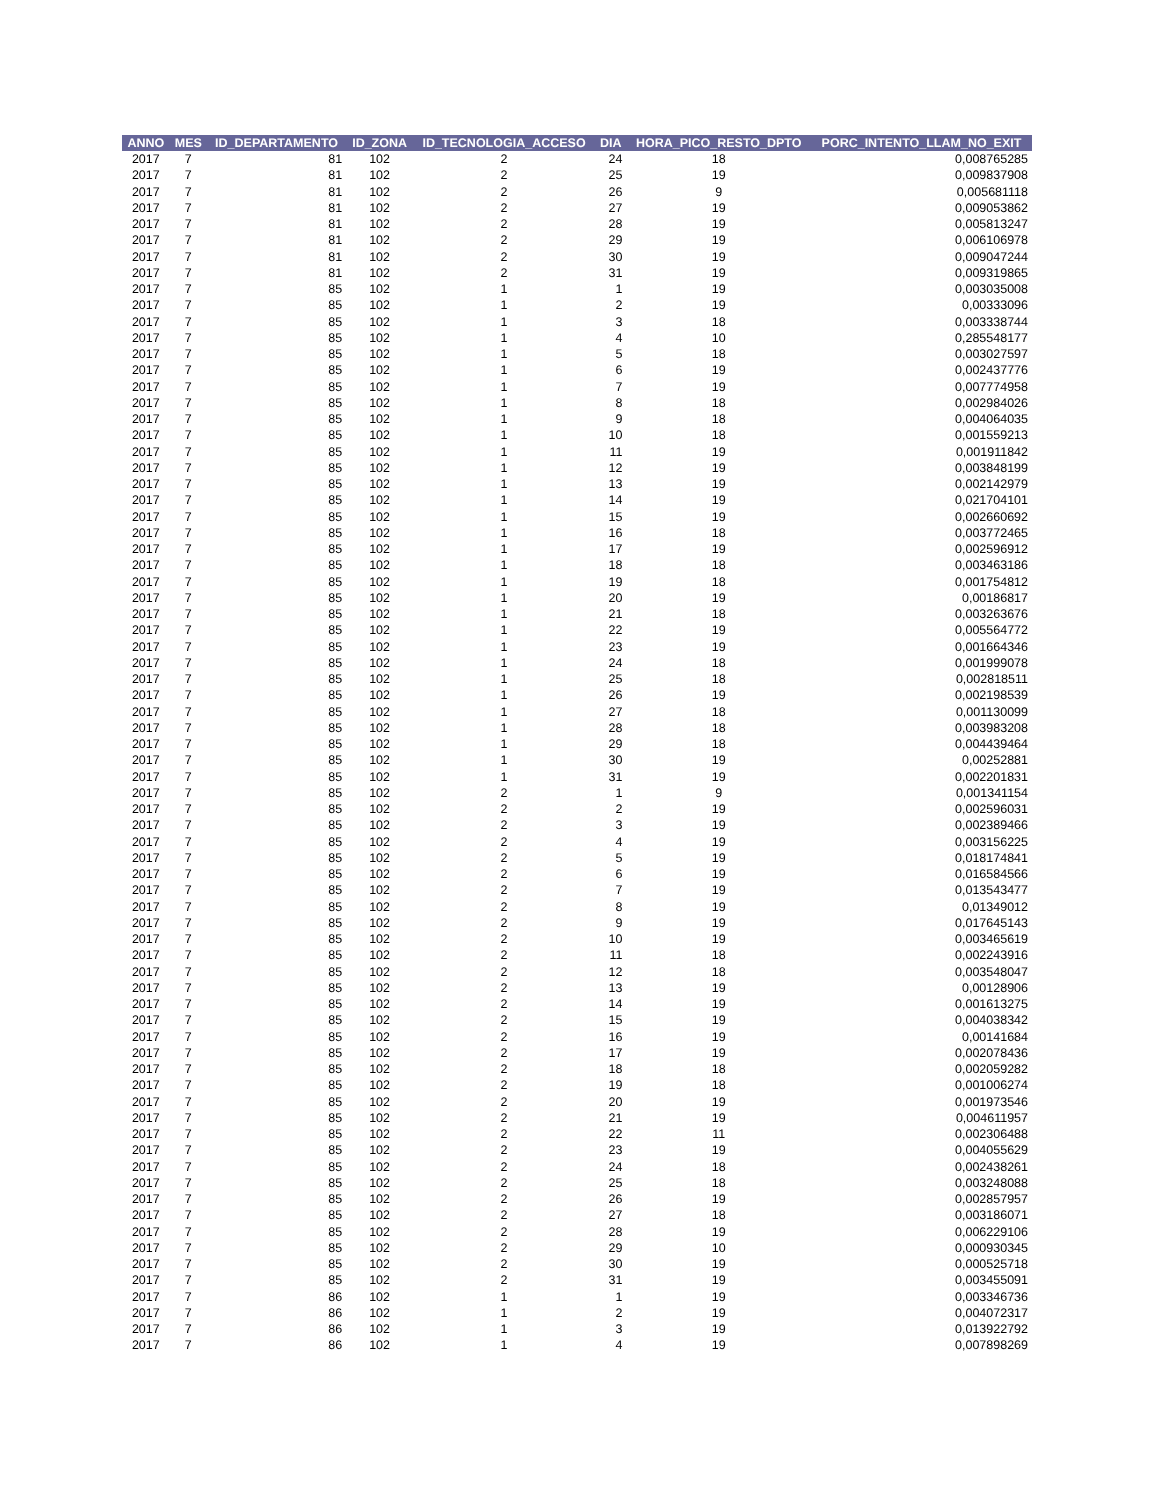| ANNO | MES | ID_DEPARTAMENTO | ID_ZONA | ID_TECNOLOGIA_ACCESO | DIA | HORA_PICO_RESTO_DPTO | PORC_INTENTO_LLAM_NO_EXIT |
| --- | --- | --- | --- | --- | --- | --- | --- |
| 2017 | 7 | 81 | 102 | 2 | 24 | 18 | 0,008765285 |
| 2017 | 7 | 81 | 102 | 2 | 25 | 19 | 0,009837908 |
| 2017 | 7 | 81 | 102 | 2 | 26 | 9 | 0,005681118 |
| 2017 | 7 | 81 | 102 | 2 | 27 | 19 | 0,009053862 |
| 2017 | 7 | 81 | 102 | 2 | 28 | 19 | 0,005813247 |
| 2017 | 7 | 81 | 102 | 2 | 29 | 19 | 0,006106978 |
| 2017 | 7 | 81 | 102 | 2 | 30 | 19 | 0,009047244 |
| 2017 | 7 | 81 | 102 | 2 | 31 | 19 | 0,009319865 |
| 2017 | 7 | 85 | 102 | 1 | 1 | 19 | 0,003035008 |
| 2017 | 7 | 85 | 102 | 1 | 2 | 19 | 0,00333096 |
| 2017 | 7 | 85 | 102 | 1 | 3 | 18 | 0,003338744 |
| 2017 | 7 | 85 | 102 | 1 | 4 | 10 | 0,285548177 |
| 2017 | 7 | 85 | 102 | 1 | 5 | 18 | 0,003027597 |
| 2017 | 7 | 85 | 102 | 1 | 6 | 19 | 0,002437776 |
| 2017 | 7 | 85 | 102 | 1 | 7 | 19 | 0,007774958 |
| 2017 | 7 | 85 | 102 | 1 | 8 | 18 | 0,002984026 |
| 2017 | 7 | 85 | 102 | 1 | 9 | 18 | 0,004064035 |
| 2017 | 7 | 85 | 102 | 1 | 10 | 18 | 0,001559213 |
| 2017 | 7 | 85 | 102 | 1 | 11 | 19 | 0,001911842 |
| 2017 | 7 | 85 | 102 | 1 | 12 | 19 | 0,003848199 |
| 2017 | 7 | 85 | 102 | 1 | 13 | 19 | 0,002142979 |
| 2017 | 7 | 85 | 102 | 1 | 14 | 19 | 0,021704101 |
| 2017 | 7 | 85 | 102 | 1 | 15 | 19 | 0,002660692 |
| 2017 | 7 | 85 | 102 | 1 | 16 | 18 | 0,003772465 |
| 2017 | 7 | 85 | 102 | 1 | 17 | 19 | 0,002596912 |
| 2017 | 7 | 85 | 102 | 1 | 18 | 18 | 0,003463186 |
| 2017 | 7 | 85 | 102 | 1 | 19 | 18 | 0,001754812 |
| 2017 | 7 | 85 | 102 | 1 | 20 | 19 | 0,00186817 |
| 2017 | 7 | 85 | 102 | 1 | 21 | 18 | 0,003263676 |
| 2017 | 7 | 85 | 102 | 1 | 22 | 19 | 0,005564772 |
| 2017 | 7 | 85 | 102 | 1 | 23 | 19 | 0,001664346 |
| 2017 | 7 | 85 | 102 | 1 | 24 | 18 | 0,001999078 |
| 2017 | 7 | 85 | 102 | 1 | 25 | 18 | 0,002818511 |
| 2017 | 7 | 85 | 102 | 1 | 26 | 19 | 0,002198539 |
| 2017 | 7 | 85 | 102 | 1 | 27 | 18 | 0,001130099 |
| 2017 | 7 | 85 | 102 | 1 | 28 | 18 | 0,003983208 |
| 2017 | 7 | 85 | 102 | 1 | 29 | 18 | 0,004439464 |
| 2017 | 7 | 85 | 102 | 1 | 30 | 19 | 0,00252881 |
| 2017 | 7 | 85 | 102 | 1 | 31 | 19 | 0,002201831 |
| 2017 | 7 | 85 | 102 | 2 | 1 | 9 | 0,001341154 |
| 2017 | 7 | 85 | 102 | 2 | 2 | 19 | 0,002596031 |
| 2017 | 7 | 85 | 102 | 2 | 3 | 19 | 0,002389466 |
| 2017 | 7 | 85 | 102 | 2 | 4 | 19 | 0,003156225 |
| 2017 | 7 | 85 | 102 | 2 | 5 | 19 | 0,018174841 |
| 2017 | 7 | 85 | 102 | 2 | 6 | 19 | 0,016584566 |
| 2017 | 7 | 85 | 102 | 2 | 7 | 19 | 0,013543477 |
| 2017 | 7 | 85 | 102 | 2 | 8 | 19 | 0,01349012 |
| 2017 | 7 | 85 | 102 | 2 | 9 | 19 | 0,017645143 |
| 2017 | 7 | 85 | 102 | 2 | 10 | 19 | 0,003465619 |
| 2017 | 7 | 85 | 102 | 2 | 11 | 18 | 0,002243916 |
| 2017 | 7 | 85 | 102 | 2 | 12 | 18 | 0,003548047 |
| 2017 | 7 | 85 | 102 | 2 | 13 | 19 | 0,00128906 |
| 2017 | 7 | 85 | 102 | 2 | 14 | 19 | 0,001613275 |
| 2017 | 7 | 85 | 102 | 2 | 15 | 19 | 0,004038342 |
| 2017 | 7 | 85 | 102 | 2 | 16 | 19 | 0,00141684 |
| 2017 | 7 | 85 | 102 | 2 | 17 | 19 | 0,002078436 |
| 2017 | 7 | 85 | 102 | 2 | 18 | 18 | 0,002059282 |
| 2017 | 7 | 85 | 102 | 2 | 19 | 18 | 0,001006274 |
| 2017 | 7 | 85 | 102 | 2 | 20 | 19 | 0,001973546 |
| 2017 | 7 | 85 | 102 | 2 | 21 | 19 | 0,004611957 |
| 2017 | 7 | 85 | 102 | 2 | 22 | 11 | 0,002306488 |
| 2017 | 7 | 85 | 102 | 2 | 23 | 19 | 0,004055629 |
| 2017 | 7 | 85 | 102 | 2 | 24 | 18 | 0,002438261 |
| 2017 | 7 | 85 | 102 | 2 | 25 | 18 | 0,003248088 |
| 2017 | 7 | 85 | 102 | 2 | 26 | 19 | 0,002857957 |
| 2017 | 7 | 85 | 102 | 2 | 27 | 18 | 0,003186071 |
| 2017 | 7 | 85 | 102 | 2 | 28 | 19 | 0,006229106 |
| 2017 | 7 | 85 | 102 | 2 | 29 | 10 | 0,000930345 |
| 2017 | 7 | 85 | 102 | 2 | 30 | 19 | 0,000525718 |
| 2017 | 7 | 85 | 102 | 2 | 31 | 19 | 0,003455091 |
| 2017 | 7 | 86 | 102 | 1 | 1 | 19 | 0,003346736 |
| 2017 | 7 | 86 | 102 | 1 | 2 | 19 | 0,004072317 |
| 2017 | 7 | 86 | 102 | 1 | 3 | 19 | 0,013922792 |
| 2017 | 7 | 86 | 102 | 1 | 4 | 19 | 0,007898269 |